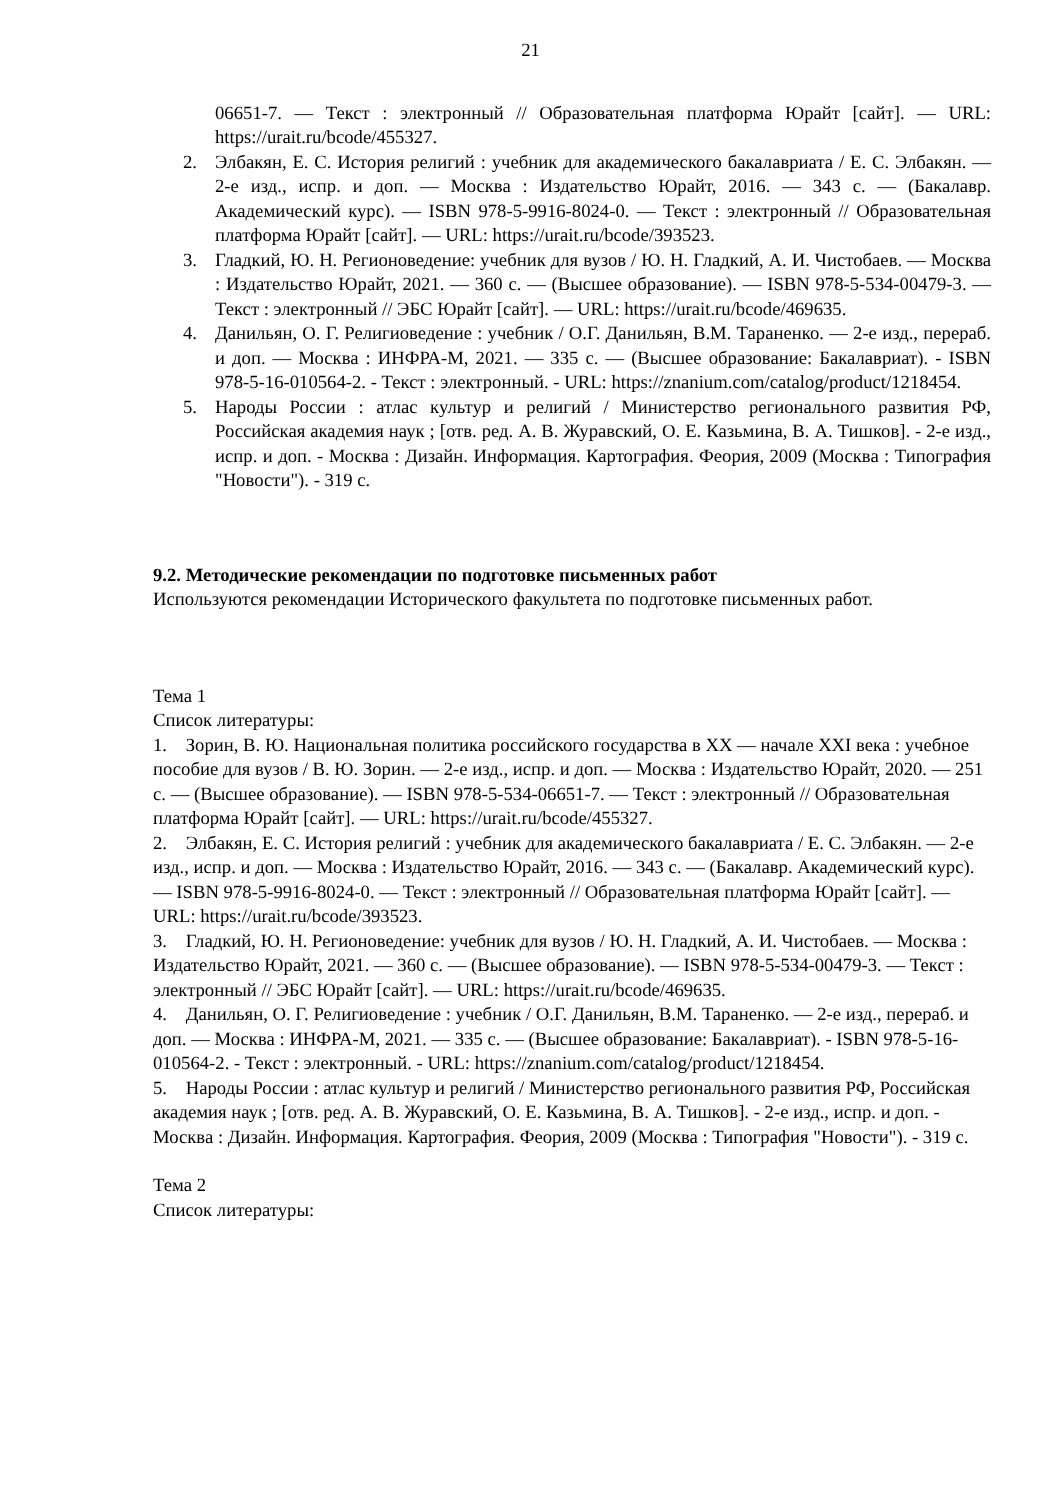21
06651-7. — Текст : электронный // Образовательная платформа Юрайт [сайт]. — URL: https://urait.ru/bcode/455327.
2. Элбакян, Е. С. История религий : учебник для академического бакалавриата / Е. С. Элбакян. — 2-е изд., испр. и доп. — Москва : Издательство Юрайт, 2016. — 343 с. — (Бакалавр. Академический курс). — ISBN 978-5-9916-8024-0. — Текст : электронный // Образовательная платформа Юрайт [сайт]. — URL: https://urait.ru/bcode/393523.
3. Гладкий, Ю. Н. Регионоведение: учебник для вузов / Ю. Н. Гладкий, А. И. Чистобаев. — Москва : Издательство Юрайт, 2021. — 360 с. — (Высшее образование). — ISBN 978-5-534-00479-3. — Текст : электронный // ЭБС Юрайт [сайт]. — URL: https://urait.ru/bcode/469635.
4. Данильян, О. Г. Религиоведение : учебник / О.Г. Данильян, В.М. Тараненко. — 2-е изд., перераб. и доп. — Москва : ИНФРА-М, 2021. — 335 с. — (Высшее образование: Бакалавриат). - ISBN 978-5-16-010564-2. - Текст : электронный. - URL: https://znanium.com/catalog/product/1218454.
5. Народы России : атлас культур и религий / Министерство регионального развития РФ, Российская академия наук ; [отв. ред. А. В. Журавский, О. Е. Казьмина, В. А. Тишков]. - 2-е изд., испр. и доп. - Москва : Дизайн. Информация. Картография. Феория, 2009 (Москва : Типография "Новости"). - 319 с.
9.2. Методические рекомендации по подготовке письменных работ
Используются рекомендации Исторического факультета по подготовке письменных работ.
Тема 1
Список литературы:
1. Зорин, В. Ю. Национальная политика российского государства в XX — начале XXI века : учебное пособие для вузов / В. Ю. Зорин. — 2-е изд., испр. и доп. — Москва : Издательство Юрайт, 2020. — 251 с. — (Высшее образование). — ISBN 978-5-534-06651-7. — Текст : электронный // Образовательная платформа Юрайт [сайт]. — URL: https://urait.ru/bcode/455327.
2. Элбакян, Е. С. История религий : учебник для академического бакалавриата / Е. С. Элбакян. — 2-е изд., испр. и доп. — Москва : Издательство Юрайт, 2016. — 343 с. — (Бакалавр. Академический курс). — ISBN 978-5-9916-8024-0. — Текст : электронный // Образовательная платформа Юрайт [сайт]. — URL: https://urait.ru/bcode/393523.
3. Гладкий, Ю. Н. Регионоведение: учебник для вузов / Ю. Н. Гладкий, А. И. Чистобаев. — Москва : Издательство Юрайт, 2021. — 360 с. — (Высшее образование). — ISBN 978-5-534-00479-3. — Текст : электронный // ЭБС Юрайт [сайт]. — URL: https://urait.ru/bcode/469635.
4. Данильян, О. Г. Религиоведение : учебник / О.Г. Данильян, В.М. Тараненко. — 2-е изд., перераб. и доп. — Москва : ИНФРА-М, 2021. — 335 с. — (Высшее образование: Бакалавриат). - ISBN 978-5-16-010564-2. - Текст : электронный. - URL: https://znanium.com/catalog/product/1218454.
5. Народы России : атлас культур и религий / Министерство регионального развития РФ, Российская академия наук ; [отв. ред. А. В. Журавский, О. Е. Казьмина, В. А. Тишков]. - 2-е изд., испр. и доп. - Москва : Дизайн. Информация. Картография. Феория, 2009 (Москва : Типография "Новости"). - 319 с.
Тема 2
Список литературы: